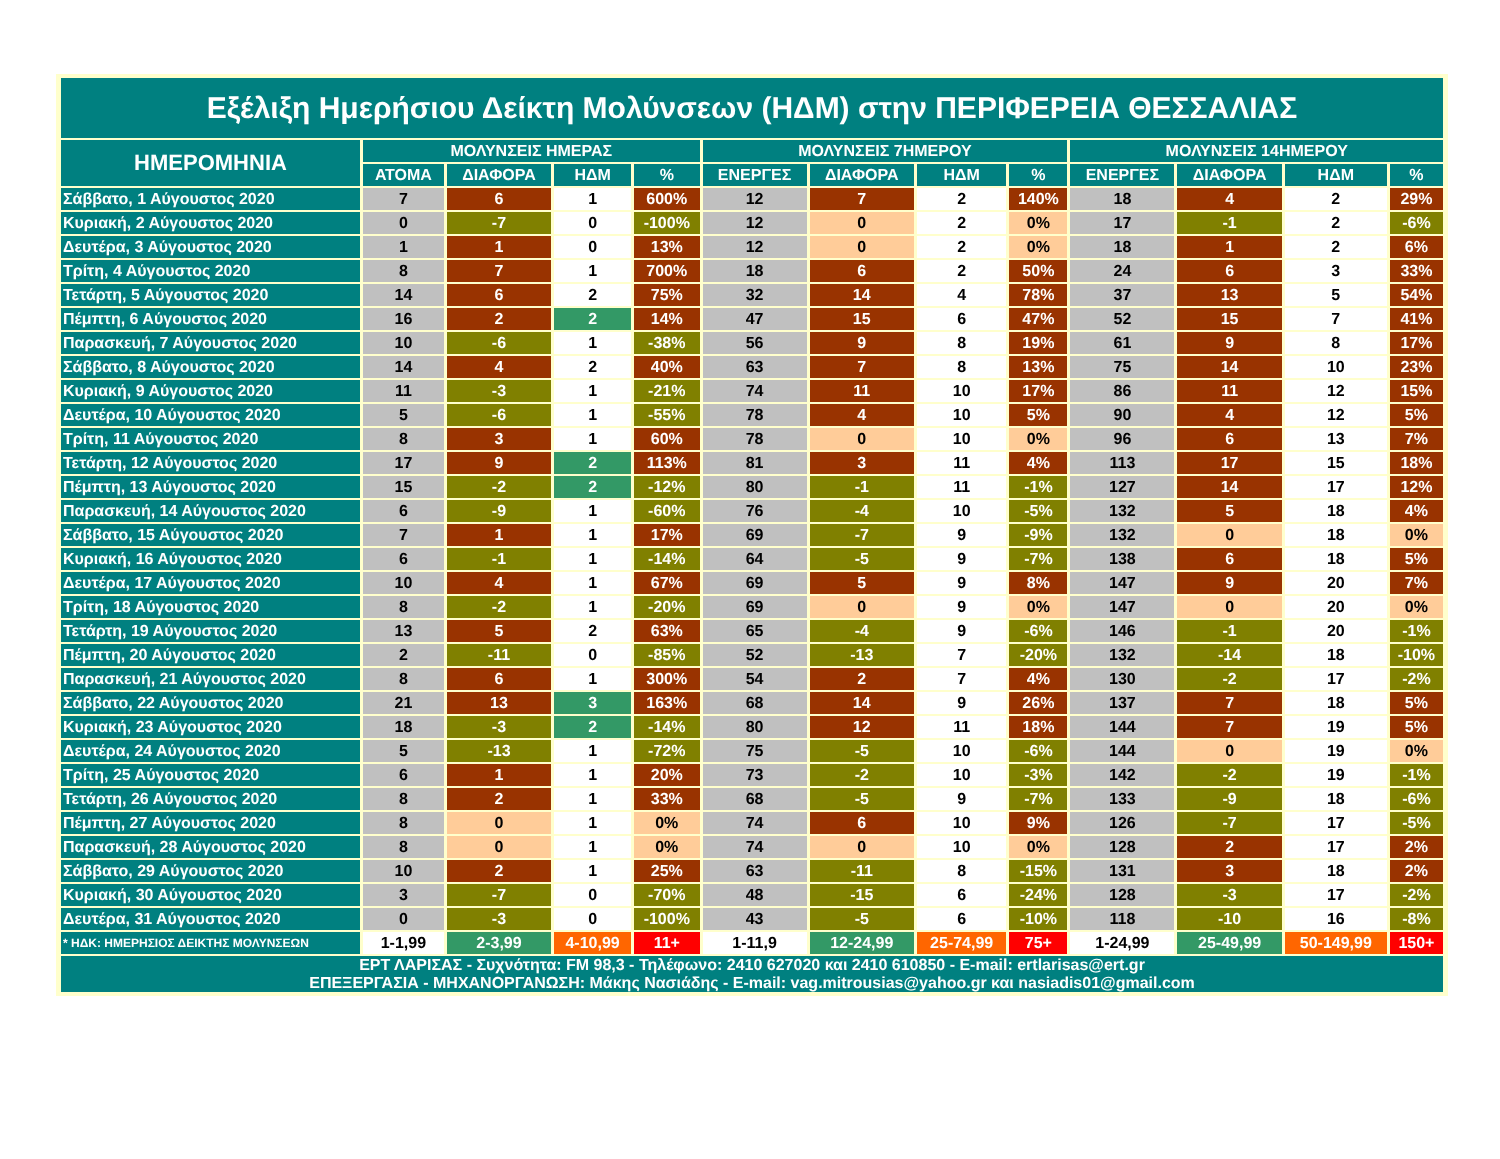| Εξέλιξη Ημερήσιου Δείκτη Μολύνσεων (ΗΔΜ) στην ΠΕΡΙΦΕΡΕΙΑ ΘΕΣΣΑΛΙΑΣ | | | | | | | | | | | | |
| ΗΜΕΡΟΜΗΝΙΑ | ΜΟΛΥΝΣΕΙΣ ΗΜΕΡΑΣ | | | | ΜΟΛΥΝΣΕΙΣ 7ΗΜΕΡΟΥ | | | | ΜΟΛΥΝΣΕΙΣ 14ΗΜΕΡΟΥ | | | |
| | ΑΤΟΜΑ | ΔΙΑΦΟΡΑ | ΗΔΜ | % | ΕΝΕΡΓΕΣ | ΔΙΑΦΟΡΑ | ΗΔΜ | % | ΕΝΕΡΓΕΣ | ΔΙΑΦΟΡΑ | ΗΔΜ | % |
| Σάββατο, 1 Αύγουστος 2020 | 7 | 6 | 1 | 600% | 12 | 7 | 2 | 140% | 18 | 4 | 2 | 29% |
| Κυριακή, 2 Αύγουστος 2020 | 0 | -7 | 0 | -100% | 12 | 0 | 2 | 0% | 17 | -1 | 2 | -6% |
| Δευτέρα, 3 Αύγουστος 2020 | 1 | 1 | 0 | 13% | 12 | 0 | 2 | 0% | 18 | 1 | 2 | 6% |
| Τρίτη, 4 Αύγουστος 2020 | 8 | 7 | 1 | 700% | 18 | 6 | 2 | 50% | 24 | 6 | 3 | 33% |
| Τετάρτη, 5 Αύγουστος 2020 | 14 | 6 | 2 | 75% | 32 | 14 | 4 | 78% | 37 | 13 | 5 | 54% |
| Πέμπτη, 6 Αύγουστος 2020 | 16 | 2 | 2 | 14% | 47 | 15 | 6 | 47% | 52 | 15 | 7 | 41% |
| Παρασκευή, 7 Αύγουστος 2020 | 10 | -6 | 1 | -38% | 56 | 9 | 8 | 19% | 61 | 9 | 8 | 17% |
| Σάββατο, 8 Αύγουστος 2020 | 14 | 4 | 2 | 40% | 63 | 7 | 8 | 13% | 75 | 14 | 10 | 23% |
| Κυριακή, 9 Αύγουστος 2020 | 11 | -3 | 1 | -21% | 74 | 11 | 10 | 17% | 86 | 11 | 12 | 15% |
| Δευτέρα, 10 Αύγουστος 2020 | 5 | -6 | 1 | -55% | 78 | 4 | 10 | 5% | 90 | 4 | 12 | 5% |
| Τρίτη, 11 Αύγουστος 2020 | 8 | 3 | 1 | 60% | 78 | 0 | 10 | 0% | 96 | 6 | 13 | 7% |
| Τετάρτη, 12 Αύγουστος 2020 | 17 | 9 | 2 | 113% | 81 | 3 | 11 | 4% | 113 | 17 | 15 | 18% |
| Πέμπτη, 13 Αύγουστος 2020 | 15 | -2 | 2 | -12% | 80 | -1 | 11 | -1% | 127 | 14 | 17 | 12% |
| Παρασκευή, 14 Αύγουστος 2020 | 6 | -9 | 1 | -60% | 76 | -4 | 10 | -5% | 132 | 5 | 18 | 4% |
| Σάββατο, 15 Αύγουστος 2020 | 7 | 1 | 1 | 17% | 69 | -7 | 9 | -9% | 132 | 0 | 18 | 0% |
| Κυριακή, 16 Αύγουστος 2020 | 6 | -1 | 1 | -14% | 64 | -5 | 9 | -7% | 138 | 6 | 18 | 5% |
| Δευτέρα, 17 Αύγουστος 2020 | 10 | 4 | 1 | 67% | 69 | 5 | 9 | 8% | 147 | 9 | 20 | 7% |
| Τρίτη, 18 Αύγουστος 2020 | 8 | -2 | 1 | -20% | 69 | 0 | 9 | 0% | 147 | 0 | 20 | 0% |
| Τετάρτη, 19 Αύγουστος 2020 | 13 | 5 | 2 | 63% | 65 | -4 | 9 | -6% | 146 | -1 | 20 | -1% |
| Πέμπτη, 20 Αύγουστος 2020 | 2 | -11 | 0 | -85% | 52 | -13 | 7 | -20% | 132 | -14 | 18 | -10% |
| Παρασκευή, 21 Αύγουστος 2020 | 8 | 6 | 1 | 300% | 54 | 2 | 7 | 4% | 130 | -2 | 17 | -2% |
| Σάββατο, 22 Αύγουστος 2020 | 21 | 13 | 3 | 163% | 68 | 14 | 9 | 26% | 137 | 7 | 18 | 5% |
| Κυριακή, 23 Αύγουστος 2020 | 18 | -3 | 2 | -14% | 80 | 12 | 11 | 18% | 144 | 7 | 19 | 5% |
| Δευτέρα, 24 Αύγουστος 2020 | 5 | -13 | 1 | -72% | 75 | -5 | 10 | -6% | 144 | 0 | 19 | 0% |
| Τρίτη, 25 Αύγουστος 2020 | 6 | 1 | 1 | 20% | 73 | -2 | 10 | -3% | 142 | -2 | 19 | -1% |
| Τετάρτη, 26 Αύγουστος 2020 | 8 | 2 | 1 | 33% | 68 | -5 | 9 | -7% | 133 | -9 | 18 | -6% |
| Πέμπτη, 27 Αύγουστος 2020 | 8 | 0 | 1 | 0% | 74 | 6 | 10 | 9% | 126 | -7 | 17 | -5% |
| Παρασκευή, 28 Αύγουστος 2020 | 8 | 0 | 1 | 0% | 74 | 0 | 10 | 0% | 128 | 2 | 17 | 2% |
| Σάββατο, 29 Αύγουστος 2020 | 10 | 2 | 1 | 25% | 63 | -11 | 8 | -15% | 131 | 3 | 18 | 2% |
| Κυριακή, 30 Αύγουστος 2020 | 3 | -7 | 0 | -70% | 48 | -15 | 6 | -24% | 128 | -3 | 17 | -2% |
| Δευτέρα, 31 Αύγουστος 2020 | 0 | -3 | 0 | -100% | 43 | -5 | 6 | -10% | 118 | -10 | 16 | -8% |
| * ΗΔΚ: ΗΜΕΡΗΣΙΟΣ ΔΕΙΚΤΗΣ ΜΟΛΥΝΣΕΩΝ | 1-1,99 | 2-3,99 | 4-10,99 | 11+ | 1-11,9 | 12-24,99 | 25-74,99 | 75+ | 1-24,99 | 25-49,99 | 50-149,99 | 150+ |
| ΕΡΤ ΛΑΡΙΣΑΣ - Συχνότητα: FM 98,3 - Τηλέφωνο: 2410 627020 και 2410 610850 - E-mail: ertlarisas@ert.gr ΕΠΕΞΕΡΓΑΣΙΑ - ΜΗΧΑΝΟΡΓΑΝΩΣΗ: Μάκης Νασιάδης - E-mail: vag.mitrousias@yahoo.gr και nasiadis01@gmail.com | | | | | | | | | | | | |